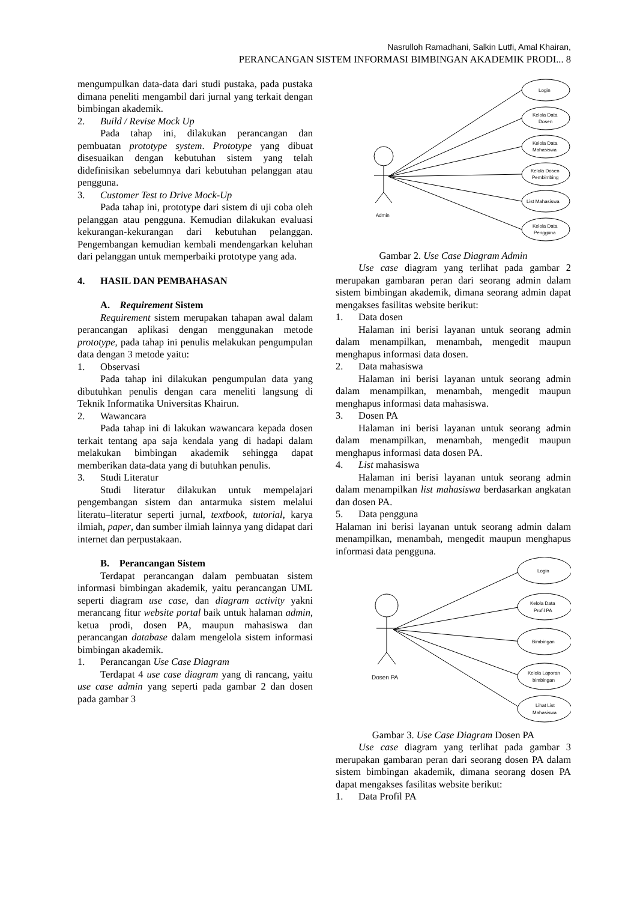Nasrulloh Ramadhani, Salkin Lutfi, Amal Khairan,
PERANCANGAN SISTEM INFORMASI BIMBINGAN AKADEMIK PRODI... 8
mengumpulkan data-data dari studi pustaka, pada pustaka dimana peneliti mengambil dari jurnal yang terkait dengan bimbingan akademik.
2. Build / Revise Mock Up
Pada tahap ini, dilakukan perancangan dan pembuatan prototype system. Prototype yang dibuat disesuaikan dengan kebutuhan sistem yang telah didefinisikan sebelumnya dari kebutuhan pelanggan atau pengguna.
3. Customer Test to Drive Mock-Up
Pada tahap ini, prototype dari sistem di uji coba oleh pelanggan atau pengguna. Kemudian dilakukan evaluasi kekurangan-kekurangan dari kebutuhan pelanggan. Pengembangan kemudian kembali mendengarkan keluhan dari pelanggan untuk memperbaiki prototype yang ada.
4. HASIL DAN PEMBAHASAN
A. Requirement Sistem
Requirement sistem merupakan tahapan awal dalam perancangan aplikasi dengan menggunakan metode prototype, pada tahap ini penulis melakukan pengumpulan data dengan 3 metode yaitu:
1. Observasi
Pada tahap ini dilakukan pengumpulan data yang dibutuhkan penulis dengan cara meneliti langsung di Teknik Informatika Universitas Khairun.
2. Wawancara
Pada tahap ini di lakukan wawancara kepada dosen terkait tentang apa saja kendala yang di hadapi dalam melakukan bimbingan akademik sehingga dapat memberikan data-data yang di butuhkan penulis.
3. Studi Literatur
Studi literatur dilakukan untuk mempelajari pengembangan sistem dan antarmuka sistem melalui literatu–literatur seperti jurnal, textbook, tutorial, karya ilmiah, paper, dan sumber ilmiah lainnya yang didapat dari internet dan perpustakaan.
B. Perancangan Sistem
Terdapat perancangan dalam pembuatan sistem informasi bimbingan akademik, yaitu perancangan UML seperti diagram use case, dan diagram activity yakni merancang fitur website portal baik untuk halaman admin, ketua prodi, dosen PA, maupun mahasiswa dan perancangan database dalam mengelola sistem informasi bimbingan akademik.
1. Perancangan Use Case Diagram
Terdapat 4 use case diagram yang di rancang, yaitu use case admin yang seperti pada gambar 2 dan dosen pada gambar 3
Admin
Login
Kelola Data
Dosen
Kelola Data
Mahasiswa
Kelola Dosen
Pembimbing
List Mahasiswa
Kelola Data
Pengguna
Gambar 2. Use Case Diagram Admin
Use case diagram yang terlihat pada gambar 2 merupakan gambaran peran dari seorang admin dalam sistem bimbingan akademik, dimana seorang admin dapat mengakses fasilitas website berikut:
1. Data dosen
Halaman ini berisi layanan untuk seorang admin dalam menampilkan, menambah, mengedit maupun menghapus informasi data dosen.
2. Data mahasiswa
Halaman ini berisi layanan untuk seorang admin dalam menampilkan, menambah, mengedit maupun menghapus informasi data mahasiswa.
3. Dosen PA
Halaman ini berisi layanan untuk seorang admin dalam menampilkan, menambah, mengedit maupun menghapus informasi data dosen PA.
4. List mahasiswa
Halaman ini berisi layanan untuk seorang admin dalam menampilkan list mahasiswa berdasarkan angkatan dan dosen PA.
5. Data pengguna
Halaman ini berisi layanan untuk seorang admin dalam menampilkan, menambah, mengedit maupun menghapus informasi data pengguna.
Dosen PA
Login
Kelola Data
Profil PA
Bimbingan
Kelola Laporan
bimbingan
Lihat List
Mahasiswa
Gambar 3. Use Case Diagram Dosen PA
Use case diagram yang terlihat pada gambar 3 merupakan gambaran peran dari seorang dosen PA dalam sistem bimbingan akademik, dimana seorang dosen PA dapat mengakses fasilitas website berikut:
1. Data Profil PA